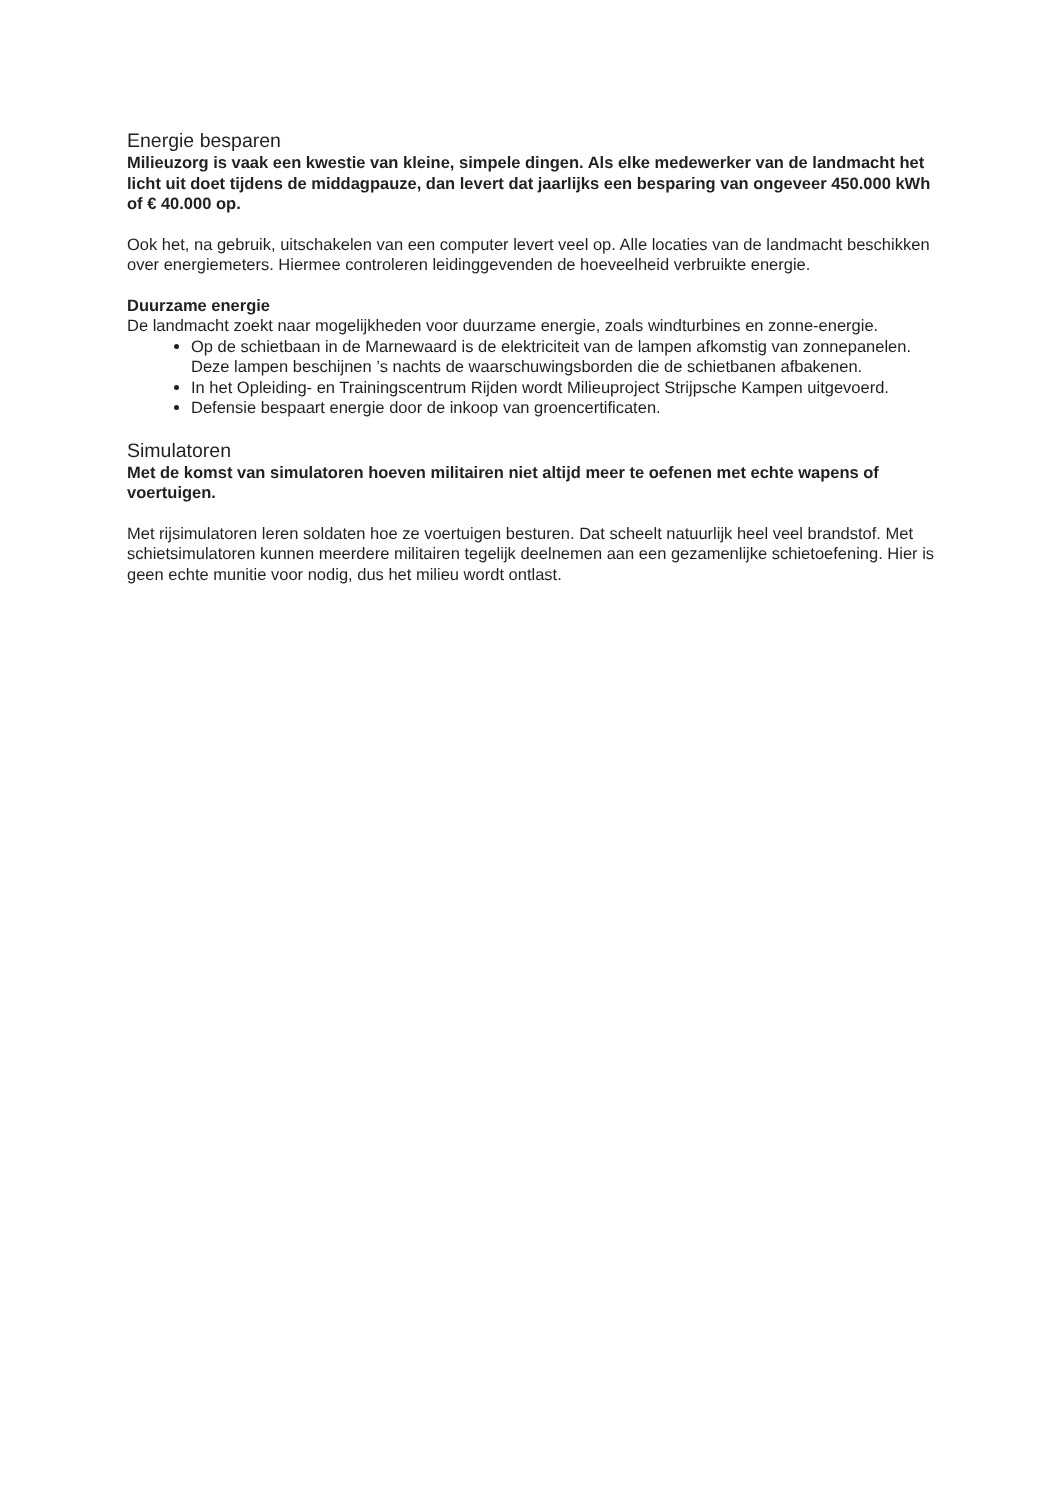Energie besparen
Milieuzorg is vaak een kwestie van kleine, simpele dingen. Als elke medewerker van de landmacht het licht uit doet tijdens de middagpauze, dan levert dat jaarlijks een besparing van ongeveer 450.000 kWh of € 40.000 op.
Ook het, na gebruik, uitschakelen van een computer levert veel op. Alle locaties van de landmacht beschikken over energiemeters. Hiermee controleren leidinggevenden de hoeveelheid verbruikte energie.
Duurzame energie
De landmacht zoekt naar mogelijkheden voor duurzame energie, zoals windturbines en zonne-energie.
Op de schietbaan in de Marnewaard is de elektriciteit van de lampen afkomstig van zonnepanelen. Deze lampen beschijnen ’s nachts de waarschuwingsborden die de schietbanen afbakenen.
In het Opleiding- en Trainingscentrum Rijden wordt Milieuproject Strijpsche Kampen uitgevoerd.
Defensie bespaart energie door de inkoop van groencertificaten.
Simulatoren
Met de komst van simulatoren hoeven militairen niet altijd meer te oefenen met echte wapens of voertuigen.
Met rijsimulatoren leren soldaten hoe ze voertuigen besturen. Dat scheelt natuurlijk heel veel brandstof. Met schietsimulatoren kunnen meerdere militairen tegelijk deelnemen aan een gezamenlijke schietoefening. Hier is geen echte munitie voor nodig, dus het milieu wordt ontlast.